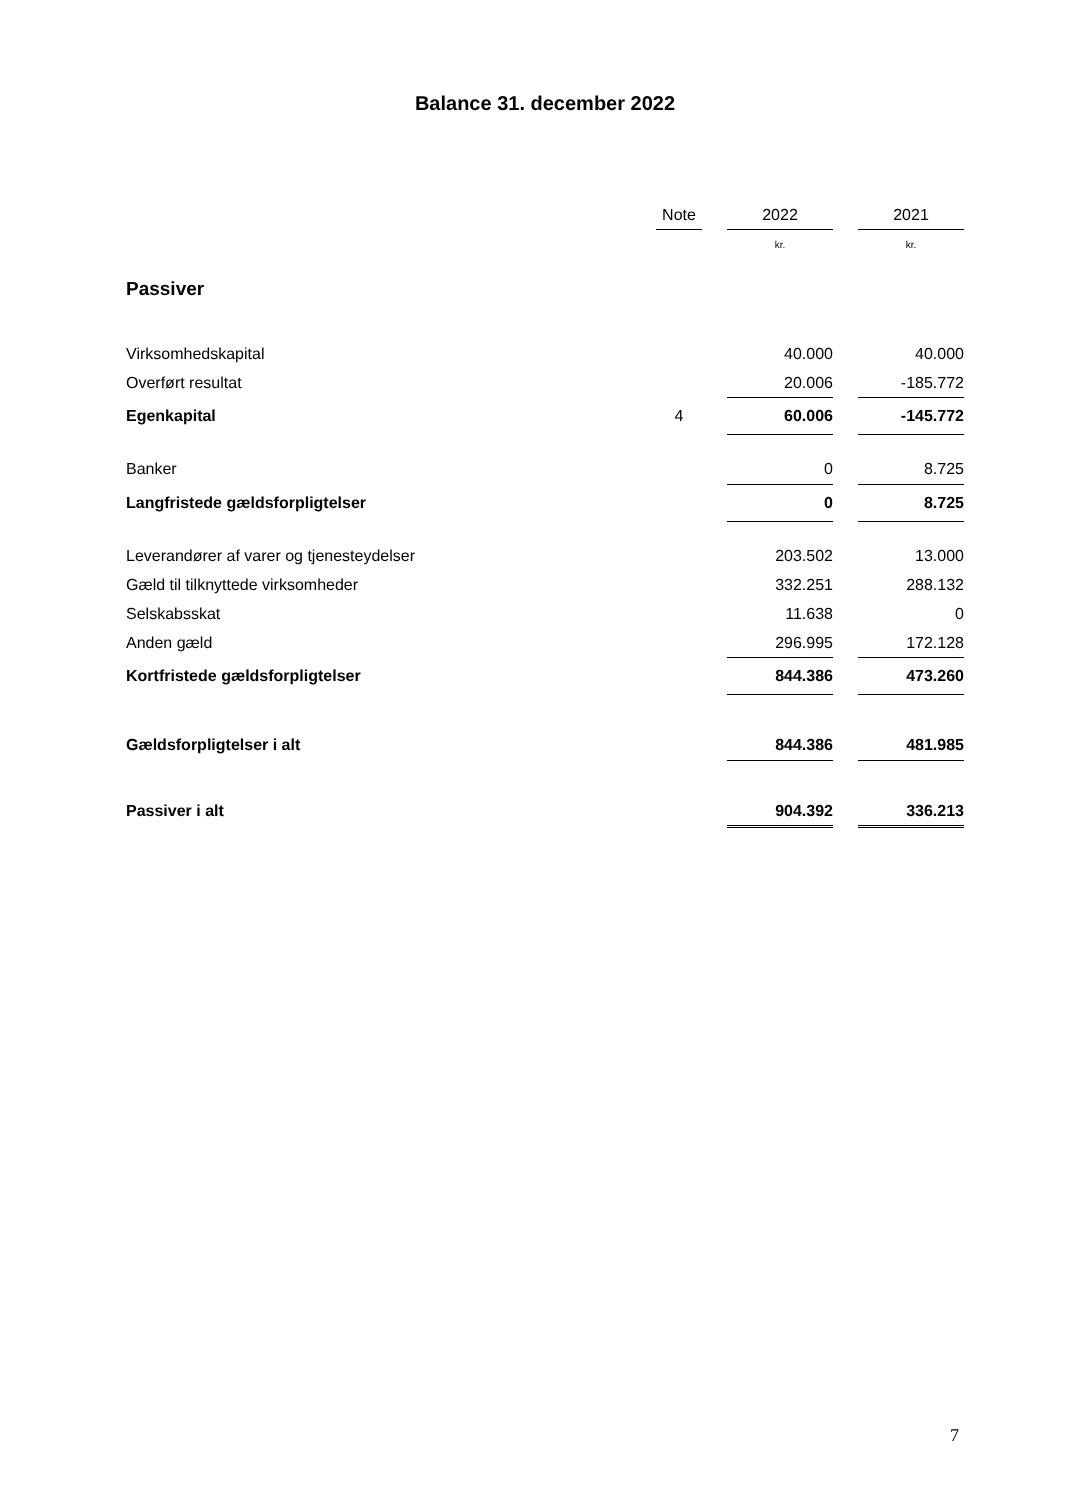Balance 31. december 2022
| | Note | | 2022 | | 2021 |
| --- | --- | --- | --- | --- | --- |
| | | | kr. | | kr. |
| Passiver | | | | | |
| Virksomhedskapital | | | 40.000 | | 40.000 |
| Overført resultat | | | 20.006 | | -185.772 |
| Egenkapital | 4 | | 60.006 | | -145.772 |
| Banker | | | 0 | | 8.725 |
| Langfristede gældsforpligtelser | | | 0 | | 8.725 |
| Leverandører af varer og tjenesteydelser | | | 203.502 | | 13.000 |
| Gæld til tilknyttede virksomheder | | | 332.251 | | 288.132 |
| Selskabsskat | | | 11.638 | | 0 |
| Anden gæld | | | 296.995 | | 172.128 |
| Kortfristede gældsforpligtelser | | | 844.386 | | 473.260 |
| Gældsforpligtelser i alt | | | 844.386 | | 481.985 |
| Passiver i alt | | | 904.392 | | 336.213 |
7